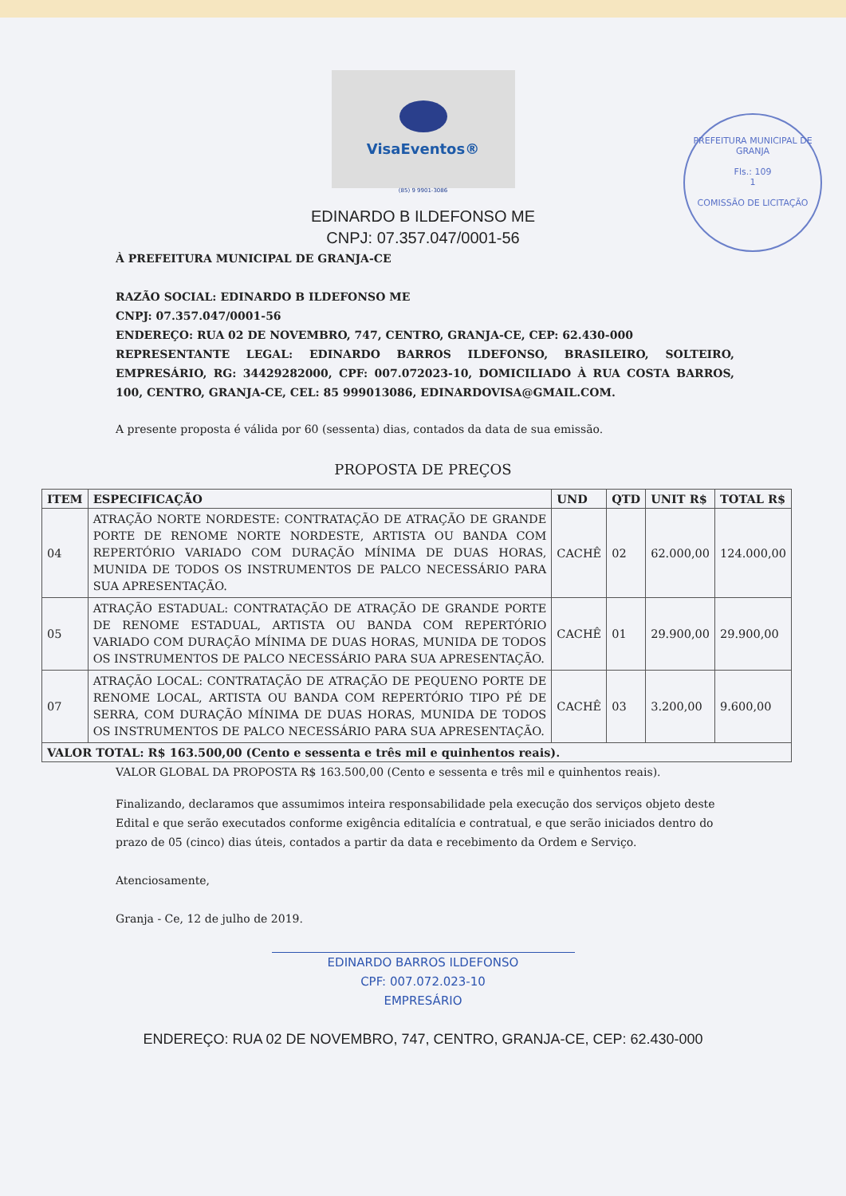VisaEventos®
(85) 9 9901-3086
EDINARDO B ILDEFONSO ME
CNPJ: 07.357.047/0001-56
PREFEITURA MUNICIPAL DE GRANJA
Fls.: 109
1
COMISSÃO DE LICITAÇÃO
À PREFEITURA MUNICIPAL DE GRANJA-CE
RAZÃO SOCIAL: EDINARDO B ILDEFONSO ME
CNPJ: 07.357.047/0001-56
ENDEREÇO: RUA 02 DE NOVEMBRO, 747, CENTRO, GRANJA-CE, CEP: 62.430-000
REPRESENTANTE LEGAL: EDINARDO BARROS ILDEFONSO, BRASILEIRO, SOLTEIRO, EMPRESÁRIO, RG: 34429282000, CPF: 007.072023-10, DOMICILIADO À RUA COSTA BARROS, 100, CENTRO, GRANJA-CE, CEL: 85 999013086, EDINARDOVISA@GMAIL.COM.
A presente proposta é válida por 60 (sessenta) dias, contados da data de sua emissão.
PROPOSTA DE PREÇOS
| ITEM | ESPECIFICAÇÃO | UND | QTD | UNIT R$ | TOTAL R$ |
| --- | --- | --- | --- | --- | --- |
| 04 | ATRAÇÃO NORTE NORDESTE: CONTRATAÇÃO DE ATRAÇÃO DE GRANDE PORTE DE RENOME NORTE NORDESTE, ARTISTA OU BANDA COM REPERTÓRIO VARIADO COM DURAÇÃO MÍNIMA DE DUAS HORAS, MUNIDA DE TODOS OS INSTRUMENTOS DE PALCO NECESSÁRIO PARA SUA APRESENTAÇÃO. | CACHÊ | 02 | 62.000,00 | 124.000,00 |
| 05 | ATRAÇÃO ESTADUAL: CONTRATAÇÃO DE ATRAÇÃO DE GRANDE PORTE DE RENOME ESTADUAL, ARTISTA OU BANDA COM REPERTÓRIO VARIADO COM DURAÇÃO MÍNIMA DE DUAS HORAS, MUNIDA DE TODOS OS INSTRUMENTOS DE PALCO NECESSÁRIO PARA SUA APRESENTAÇÃO. | CACHÊ | 01 | 29.900,00 | 29.900,00 |
| 07 | ATRAÇÃO LOCAL: CONTRATAÇÃO DE ATRAÇÃO DE PEQUENO PORTE DE RENOME LOCAL, ARTISTA OU BANDA COM REPERTÓRIO TIPO PÉ DE SERRA, COM DURAÇÃO MÍNIMA DE DUAS HORAS, MUNIDA DE TODOS OS INSTRUMENTOS DE PALCO NECESSÁRIO PARA SUA APRESENTAÇÃO. | CACHÊ | 03 | 3.200,00 | 9.600,00 |
| VALOR TOTAL: R$ 163.500,00 (Cento e sessenta e três mil e quinhentos reais). | | | | | |
VALOR GLOBAL DA PROPOSTA R$ 163.500,00 (Cento e sessenta e três mil e quinhentos reais).
Finalizando, declaramos que assumimos inteira responsabilidade pela execução dos serviços objeto deste Edital e que serão executados conforme exigência editalícia e contratual, e que serão iniciados dentro do prazo de 05 (cinco) dias úteis, contados a partir da data e recebimento da Ordem e Serviço.
Atenciosamente,
Granja - Ce, 12 de julho de 2019.
EDINARDO BARROS ILDEFONSO
CPF: 007.072.023-10
EMPRESÁRIO
ENDEREÇO: RUA 02 DE NOVEMBRO, 747, CENTRO, GRANJA-CE, CEP: 62.430-000